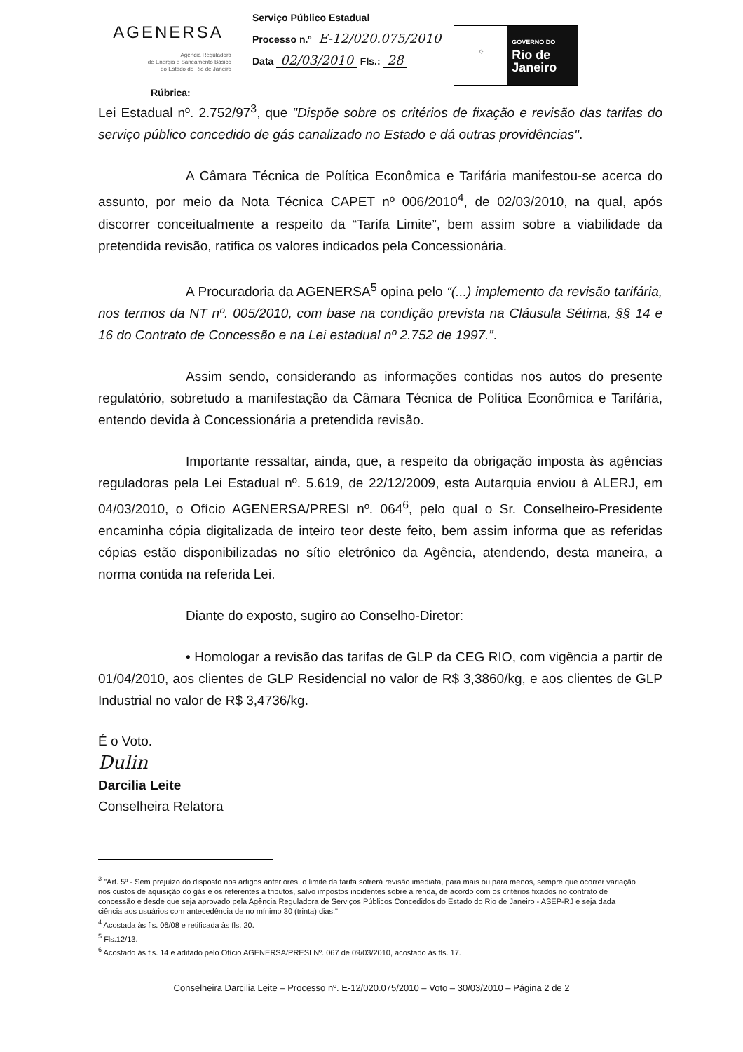AGENERSA
Agência Reguladora
de Energia e Saneamento Básico
do Estado do Rio de Janeiro
Serviço Público Estadual
Processo n.º E-12/020.075/2010
Data 02/03/2010 Fls.: 28
☼
GOVERNO DO
Rio de
Janeiro
Rúbrica:
Lei Estadual nº. 2.752/97<sup>3</sup>, que "Dispõe sobre os critérios de fixação e revisão das tarifas do serviço público concedido de gás canalizado no Estado e dá outras providências".
A Câmara Técnica de Política Econômica e Tarifária manifestou-se acerca do assunto, por meio da Nota Técnica CAPET nº 006/2010<sup>4</sup>, de 02/03/2010, na qual, após discorrer conceitualmente a respeito da “Tarifa Limite”, bem assim sobre a viabilidade da pretendida revisão, ratifica os valores indicados pela Concessionária.
A Procuradoria da AGENERSA<sup>5</sup> opina pelo “(...) implemento da revisão tarifária, nos termos da NT nº. 005/2010, com base na condição prevista na Cláusula Sétima, §§ 14 e 16 do Contrato de Concessão e na Lei estadual nº 2.752 de 1997.”.
Assim sendo, considerando as informações contidas nos autos do presente regulatório, sobretudo a manifestação da Câmara Técnica de Política Econômica e Tarifária, entendo devida à Concessionária a pretendida revisão.
Importante ressaltar, ainda, que, a respeito da obrigação imposta às agências reguladoras pela Lei Estadual nº. 5.619, de 22/12/2009, esta Autarquia enviou à ALERJ, em 04/03/2010, o Ofício AGENERSA/PRESI nº. 064<sup>6</sup>, pelo qual o Sr. Conselheiro-Presidente encaminha cópia digitalizada de inteiro teor deste feito, bem assim informa que as referidas cópias estão disponibilizadas no sítio eletrônico da Agência, atendendo, desta maneira, a norma contida na referida Lei.
Diante do exposto, sugiro ao Conselho-Diretor:
• Homologar a revisão das tarifas de GLP da CEG RIO, com vigência a partir de 01/04/2010, aos clientes de GLP Residencial no valor de R$ 3,3860/kg, e aos clientes de GLP Industrial no valor de R$ 3,4736/kg.
É o Voto.
Dulin
Darcilia Leite
Conselheira Relatora
<sup>3</sup> "Art. 5º - Sem prejuízo do disposto nos artigos anteriores, o limite da tarifa sofrerá revisão imediata, para mais ou para menos, sempre que ocorrer variação nos custos de aquisição do gás e os referentes a tributos, salvo impostos incidentes sobre a renda, de acordo com os critérios fixados no contrato de concessão e desde que seja aprovado pela Agência Reguladora de Serviços Públicos Concedidos do Estado do Rio de Janeiro - ASEP-RJ e seja dada ciência aos usuários com antecedência de no mínimo 30 (trinta) dias."
<sup>4</sup> Acostada às fls. 06/08 e retificada às fls. 20.
<sup>5</sup> Fls.12/13.
<sup>6</sup> Acostado às fls. 14 e aditado pelo Ofício AGENERSA/PRESI Nº. 067 de 09/03/2010, acostado às fls. 17.
Conselheira Darcilia Leite – Processo nº. E-12/020.075/2010 – Voto – 30/03/2010 – Página 2 de 2